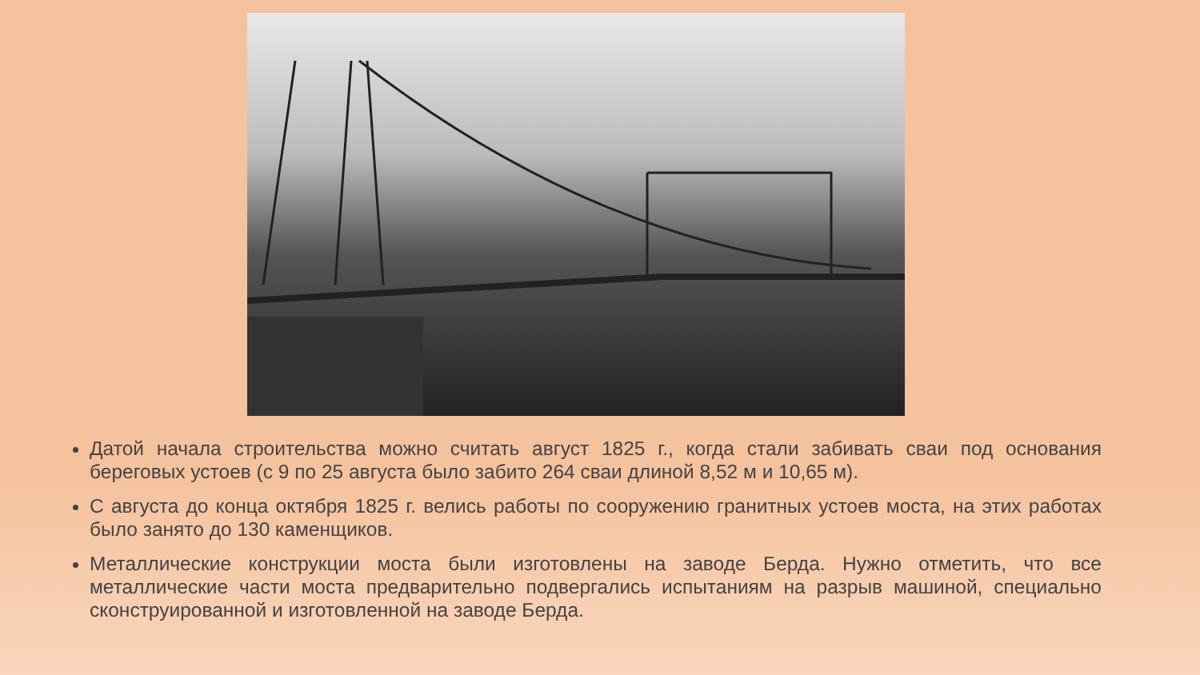Датой начала строительства можно считать август 1825 г., когда стали забивать сваи под основания береговых устоев (с 9 по 25 августа было забито 264 сваи длиной 8,52 м и 10,65 м).
С августа до конца октября 1825 г. велись работы по сооружению гранитных устоев моста, на этих работах было занято до 130 каменщиков.
Металлические конструкции моста были изготовлены на заводе Берда. Нужно отметить, что все металлические части моста предварительно подвергались испытаниям на разрыв машиной, специально сконструированной и изготовленной на заводе Берда.